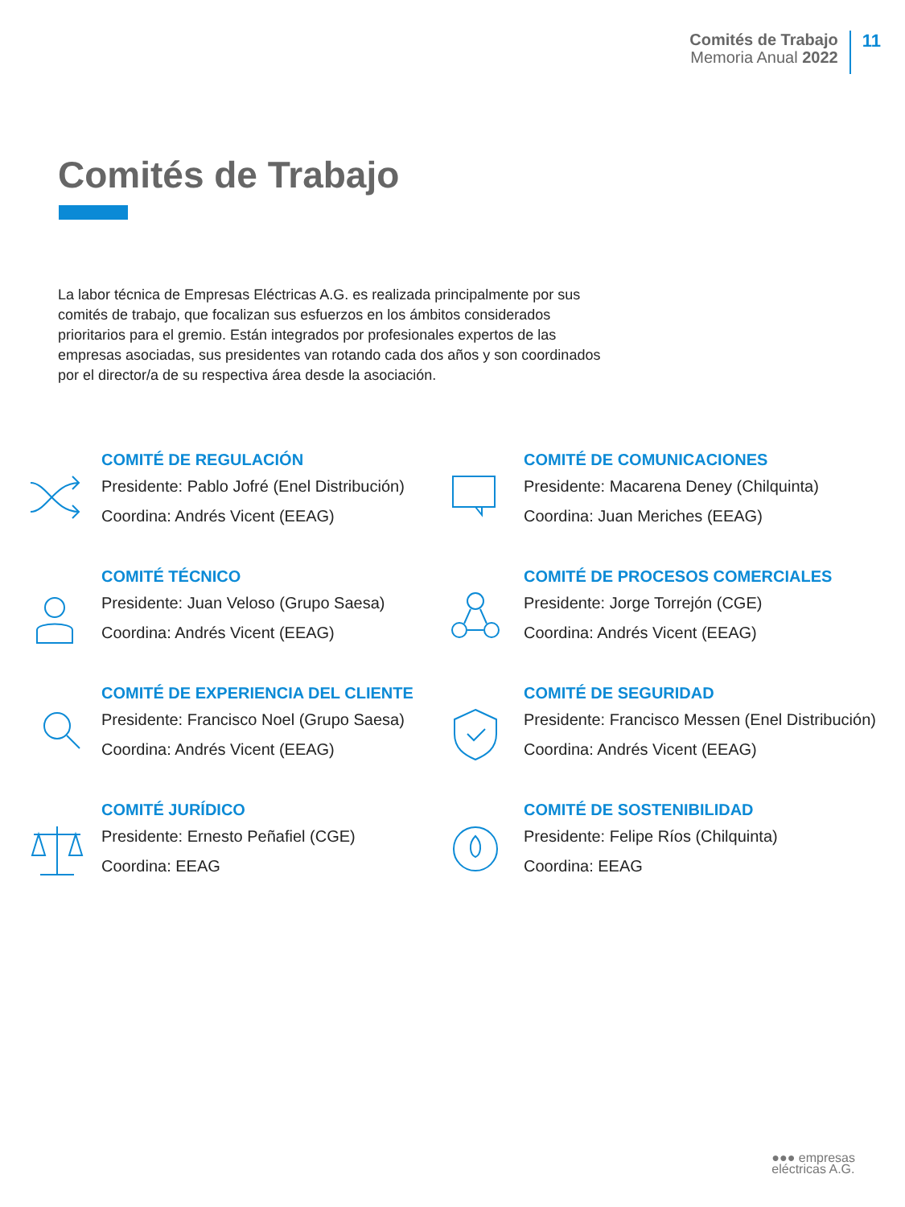Comités de Trabajo
Memoria Anual 2022
11
Comités de Trabajo
La labor técnica de Empresas Eléctricas A.G. es realizada principalmente por sus comités de trabajo, que focalizan sus esfuerzos en los ámbitos considerados prioritarios para el gremio. Están integrados por profesionales expertos de las empresas asociadas, sus presidentes van rotando cada dos años y son coordinados por el director/a de su respectiva área desde la asociación.
COMITÉ DE REGULACIÓN
Presidente: Pablo Jofré (Enel Distribución)
Coordina: Andrés Vicent (EEAG)
COMITÉ DE COMUNICACIONES
Presidente: Macarena Deney (Chilquinta)
Coordina: Juan Meriches (EEAG)
COMITÉ TÉCNICO
Presidente: Juan Veloso (Grupo Saesa)
Coordina: Andrés Vicent (EEAG)
COMITÉ DE PROCESOS COMERCIALES
Presidente: Jorge Torrejón (CGE)
Coordina: Andrés Vicent (EEAG)
COMITÉ DE EXPERIENCIA DEL CLIENTE
Presidente: Francisco Noel (Grupo Saesa)
Coordina: Andrés Vicent (EEAG)
COMITÉ DE SEGURIDAD
Presidente: Francisco Messen (Enel Distribución)
Coordina: Andrés Vicent (EEAG)
COMITÉ JURÍDICO
Presidente: Ernesto Peñafiel (CGE)
Coordina: EEAG
COMITÉ DE SOSTENIBILIDAD
Presidente: Felipe Ríos (Chilquinta)
Coordina: EEAG
●●● empresas
eléctricas A.G.